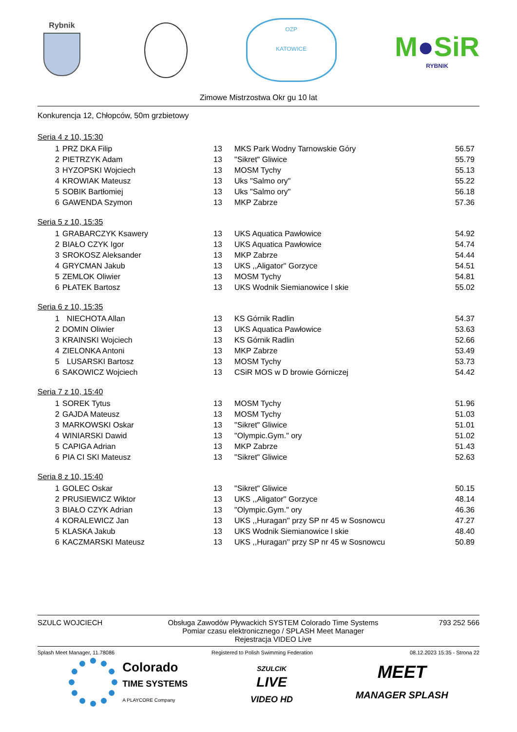Rybnik
OZP
KATOWICE
M●SiR
RYBNIK
Zimowe Mistrzostwa Okr gu 10 lat
Konkurencja 12, Chłopców, 50m grzbietowy
Seria 4 z 10, 15:30
| 1 | PRZ DKA Filip | 13 | MKS Park Wodny Tarnowskie Góry | 56.57 |
| 2 | PIETRZYK Adam | 13 | "Sikret" Gliwice | 55.79 |
| 3 | HYZOPSKI Wojciech | 13 | MOSM Tychy | 55.13 |
| 4 | KROWIAK Mateusz | 13 | Uks "Salmo ory" | 55.22 |
| 5 | SOBIK Bartłomiej | 13 | Uks "Salmo ory" | 56.18 |
| 6 | GAWENDA Szymon | 13 | MKP Zabrze | 57.36 |
Seria 5 z 10, 15:35
| 1 | GRABARCZYK Ksawery | 13 | UKS Aquatica Pawłowice | 54.92 |
| 2 | BIAŁO CZYK Igor | 13 | UKS Aquatica Pawłowice | 54.74 |
| 3 | SROKOSZ Aleksander | 13 | MKP Zabrze | 54.44 |
| 4 | GRYCMAN Jakub | 13 | UKS ,,Aligator'' Gorzyce | 54.51 |
| 5 | ZEMLOK Oliwier | 13 | MOSM Tychy | 54.81 |
| 6 | PŁATEK Bartosz | 13 | UKS Wodnik Siemianowice l skie | 55.02 |
Seria 6 z 10, 15:35
| 1 | NIECHOTA Allan | 13 | KS Górnik Radlin | 54.37 |
| 2 | DOMIN Oliwier | 13 | UKS Aquatica Pawłowice | 53.63 |
| 3 | KRAINSKI Wojciech | 13 | KS Górnik Radlin | 52.66 |
| 4 | ZIELONKA Antoni | 13 | MKP Zabrze | 53.49 |
| 5 | LUSARSKI Bartosz | 13 | MOSM Tychy | 53.73 |
| 6 | SAKOWICZ Wojciech | 13 | CSiR MOS w D browie Górniczej | 54.42 |
Seria 7 z 10, 15:40
| 1 | SOREK Tytus | 13 | MOSM Tychy | 51.96 |
| 2 | GAJDA Mateusz | 13 | MOSM Tychy | 51.03 |
| 3 | MARKOWSKI Oskar | 13 | "Sikret" Gliwice | 51.01 |
| 4 | WINIARSKI Dawid | 13 | "Olympic.Gym." ory | 51.02 |
| 5 | CAPIGA Adrian | 13 | MKP Zabrze | 51.43 |
| 6 | PIA CI SKI Mateusz | 13 | "Sikret" Gliwice | 52.63 |
Seria 8 z 10, 15:40
| 1 | GOLEC Oskar | 13 | "Sikret" Gliwice | 50.15 |
| 2 | PRUSIEWICZ Wiktor | 13 | UKS ,,Aligator'' Gorzyce | 48.14 |
| 3 | BIAŁO CZYK Adrian | 13 | "Olympic.Gym." ory | 46.36 |
| 4 | KORALEWICZ Jan | 13 | UKS ,,Huragan'' przy SP nr 45 w Sosnowcu | 47.27 |
| 5 | KLASKA Jakub | 13 | UKS Wodnik Siemianowice l skie | 48.40 |
| 6 | KACZMARSKI Mateusz | 13 | UKS ,,Huragan'' przy SP nr 45 w Sosnowcu | 50.89 |
SZULC WOJCIECH Obsługa Zawodów Pływackich SYSTEM Colorado Time Systems
Pomiar czasu elektronicznego / SPLASH Meet Manager
Rejestracja VIDEO Live
793 252 566
Splash Meet Manager, 11.78086 Registered to Polish Swimming Federation 08.12.2023 15:35 - Strona 22
Colorado
TIME SYSTEMS
A PLAYCORE Company
SZULCIK
LIVE
VIDEO HD
MEET
MANAGER SPLASH